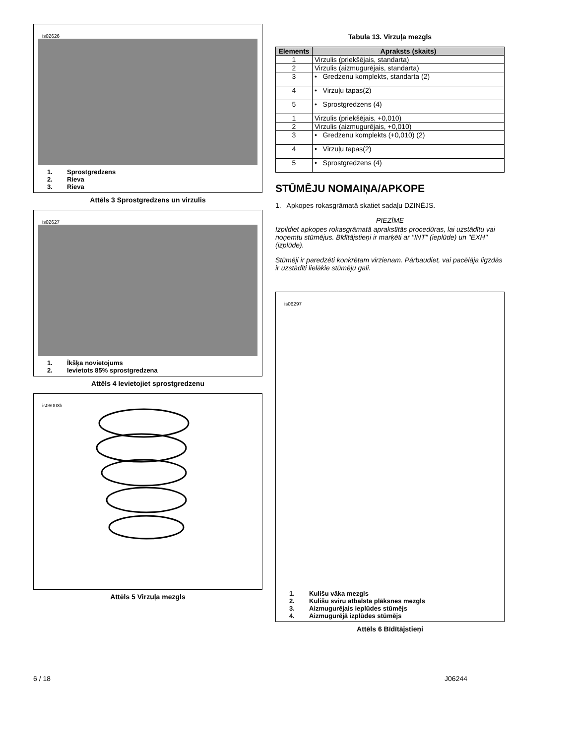is02626
1. Sprostgredzens
2. Rieva
3. Rieva
Attēls 3 Sprostgredzens un virzulis
is02627
1. Īkšķa novietojums
2. Ievietots 85% sprostgredzena
Attēls 4 Ievietojiet sprostgredzenu
is06003b
Attēls 5 Virzuļa mezgls
Tabula 13. Virzuļa mezgls
| Elements | Apraksts (skaits) |
| --- | --- |
| 1 | Virzulis (priekšējais, standarta) |
| 2 | Virzulis (aizmugurējais, standarta) |
| 3 | • Gredzenu komplekts, standarta (2) |
| 4 | • Virzuļu tapas(2) |
| 5 | • Sprostgredzens (4) |
| 1 | Virzulis (priekšējais, +0,010) |
| 2 | Virzulis (aizmugurējais, +0,010) |
| 3 | • Gredzenu komplekts (+0,010) (2) |
| 4 | • Virzuļu tapas(2) |
| 5 | • Sprostgredzens (4) |
STŪMĒJU NOMAIŅA/APKOPE
1. Apkopes rokasgrāmatā skatiet sadaļu DZINĒJS.
PIEZĪME
Izpildiet apkopes rokasgrāmatā aprakstītās procedūras, lai uzstādītu vai noņemtu stūmējus. Bīdītājstieņi ir marķēti ar "INT" (ieplūde) un "EXH" (izplūde).
Stūmēji ir paredzēti konkrētam virzienam. Pārbaudiet, vai pacēlāja ligzdās ir uzstādīti lielākie stūmēju gali.
is06297
1. Kulišu vāka mezgls
2. Kulišu sviru atbalsta plāksnes mezgls
3. Aizmugurējais ieplūdes stūmējs
4. Aizmugurējā izplūdes stūmējs
Attēls 6 Bīdītājstieņi
6 / 18 J06244